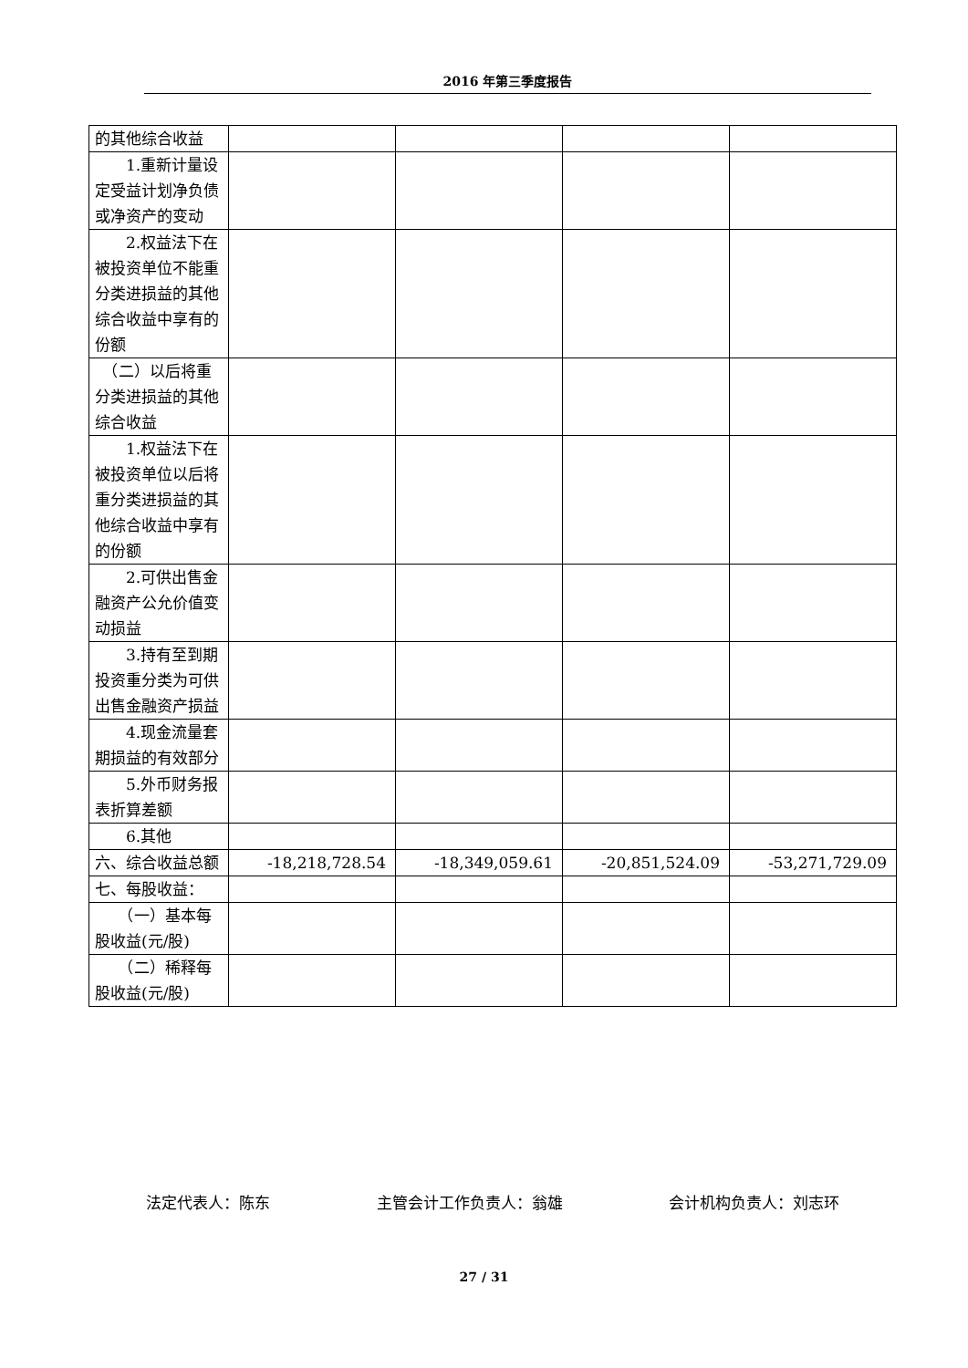2016 年第三季度报告
| 的其他综合收益 | | | | |
| 1.重新计量设定受益计划净负债或净资产的变动 | | | | |
| 2.权益法下在被投资单位不能重分类进损益的其他综合收益中享有的份额 | | | | |
| （二）以后将重分类进损益的其他综合收益 | | | | |
| 1.权益法下在被投资单位以后将重分类进损益的其他综合收益中享有的份额 | | | | |
| 2.可供出售金融资产公允价值变动损益 | | | | |
| 3.持有至到期投资重分类为可供出售金融资产损益 | | | | |
| 4.现金流量套期损益的有效部分 | | | | |
| 5.外币财务报表折算差额 | | | | |
| 6.其他 | | | | |
| 六、综合收益总额 | -18,218,728.54 | -18,349,059.61 | -20,851,524.09 | -53,271,729.09 |
| 七、每股收益： | | | | |
| （一）基本每股收益(元/股) | | | | |
| （二）稀释每股收益(元/股) | | | | |
法定代表人：陈东 主管会计工作负责人：翁雄 会计机构负责人：刘志环
27 / 31